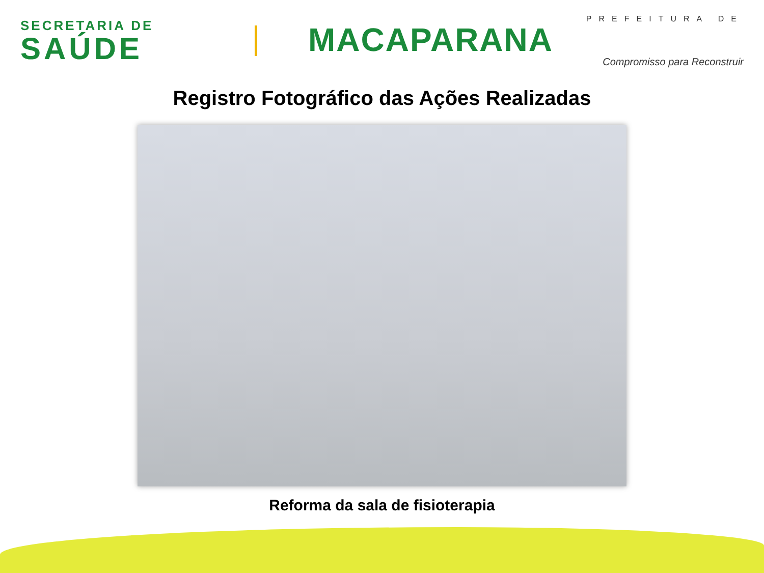SECRETARIA DE
SAÚDE
PREFEITURA DE
MACAPARANA
Compromisso para Reconstruir
Registro Fotográfico das Ações Realizadas
Reforma da sala de fisioterapia